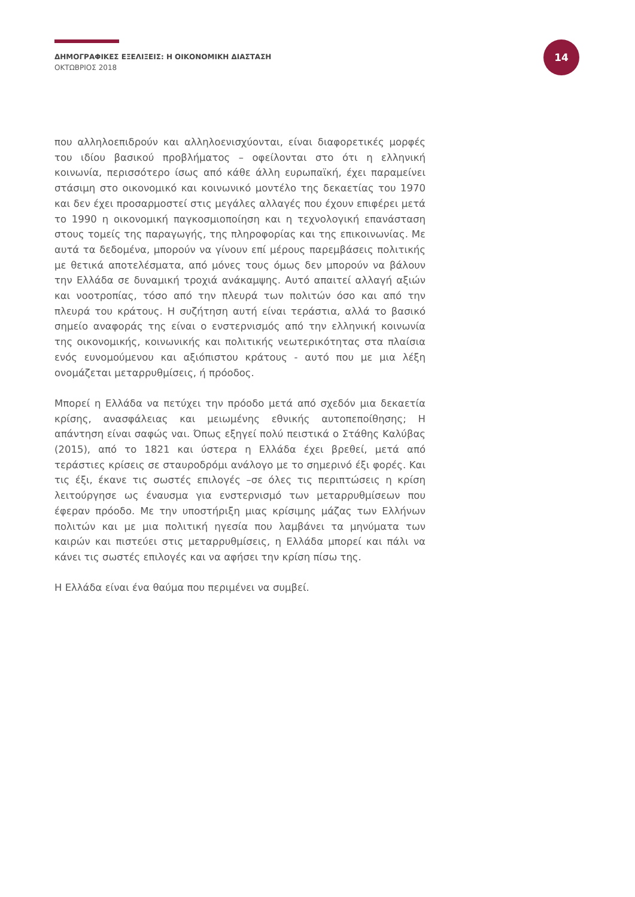ΔΗΜΟΓΡΑΦΙΚΕΣ ΕΞΕΛΙΞΕΙΣ: Η ΟΙΚΟΝΟΜΙΚΗ ΔΙΑΣΤΑΣΗ
ΟΚΤΩΒΡΙΟΣ 2018
14
που αλληλοεπιδρούν και αλληλοενισχύονται, είναι διαφορετικές μορφές του ιδίου βασικού προβλήματος – οφείλονται στο ότι η ελληνική κοινωνία, περισσότερο ίσως από κάθε άλλη ευρωπαϊκή, έχει παραμείνει στάσιμη στο οικονομικό και κοινωνικό μοντέλο της δεκαετίας του 1970 και δεν έχει προσαρμοστεί στις μεγάλες αλλαγές που έχουν επιφέρει μετά το 1990 η οικονομική παγκοσμιοποίηση και η τεχνολογική επανάσταση στους τομείς της παραγωγής, της πληροφορίας και της επικοινωνίας. Με αυτά τα δεδομένα, μπορούν να γίνουν επί μέρους παρεμβάσεις πολιτικής με θετικά αποτελέσματα, από μόνες τους όμως δεν μπορούν να βάλουν την Ελλάδα σε δυναμική τροχιά ανάκαμψης. Αυτό απαιτεί αλλαγή αξιών και νοοτροπίας, τόσο από την πλευρά των πολιτών όσο και από την πλευρά του κράτους. Η συζήτηση αυτή είναι τεράστια, αλλά το βασικό σημείο αναφοράς της είναι ο ενστερνισμός από την ελληνική κοινωνία της οικονομικής, κοινωνικής και πολιτικής νεωτερικότητας στα πλαίσια ενός ευνομούμενου και αξιόπιστου κράτους - αυτό που με μια λέξη ονομάζεται μεταρρυθμίσεις, ή πρόοδος.
Μπορεί η Ελλάδα να πετύχει την πρόοδο μετά από σχεδόν μια δεκαετία κρίσης, ανασφάλειας και μειωμένης εθνικής αυτοπεποίθησης; Η απάντηση είναι σαφώς ναι. Όπως εξηγεί πολύ πειστικά ο Στάθης Καλύβας (2015), από το 1821 και ύστερα η Ελλάδα έχει βρεθεί, μετά από τεράστιες κρίσεις σε σταυροδρόμι ανάλογο με το σημερινό έξι φορές. Και τις έξι, έκανε τις σωστές επιλογές –σε όλες τις περιπτώσεις η κρίση λειτούργησε ως έναυσμα για ενστερνισμό των μεταρρυθμίσεων που έφεραν πρόοδο. Με την υποστήριξη μιας κρίσιμης μάζας των Ελλήνων πολιτών και με μια πολιτική ηγεσία που λαμβάνει τα μηνύματα των καιρών και πιστεύει στις μεταρρυθμίσεις, η Ελλάδα μπορεί και πάλι να κάνει τις σωστές επιλογές και να αφήσει την κρίση πίσω της.
Η Ελλάδα είναι ένα θαύμα που περιμένει να συμβεί.